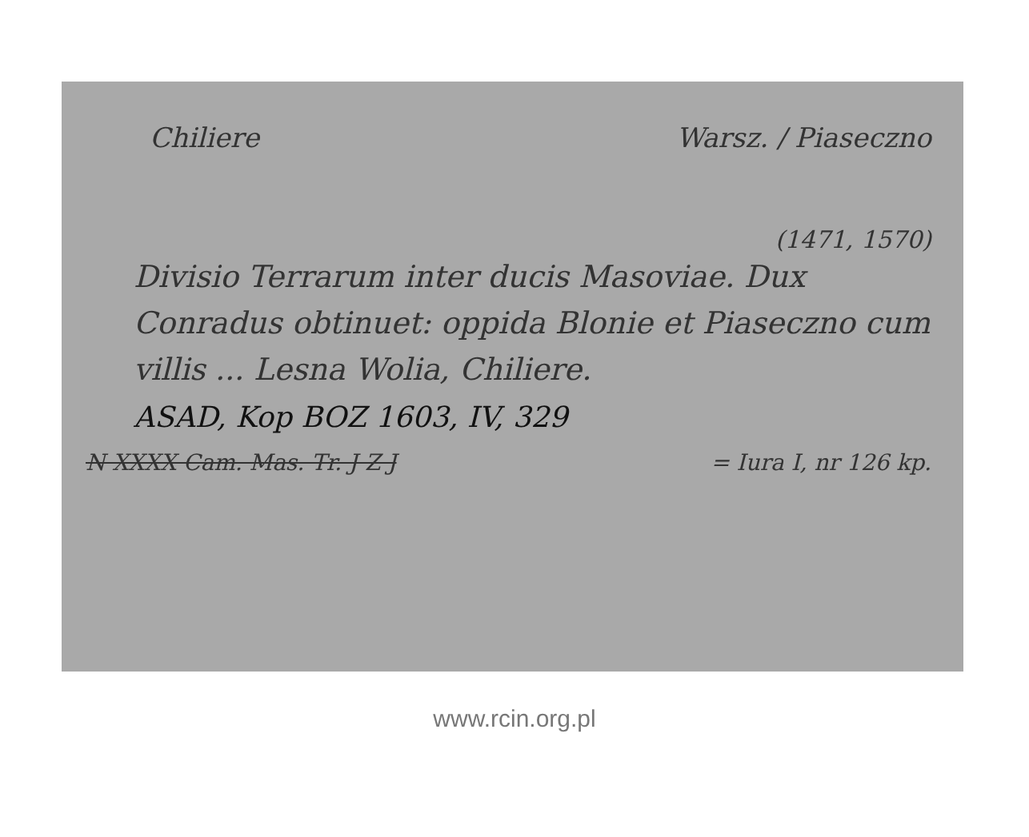Chiliere Warsz. / Piaseczno
(1471, 1570)
Divisio Terrarum inter ducis Masoviae. Dux Conradus obtinuet: oppida Blonie et Piaseczno cum villis ... Lesna Wolia, Chiliere.
ASAD, Kop BOZ 1603, IV, 329
N XXXX Cam. Mas. Tr. J Z J = Iura I, nr 126 kp.
www.rcin.org.pl